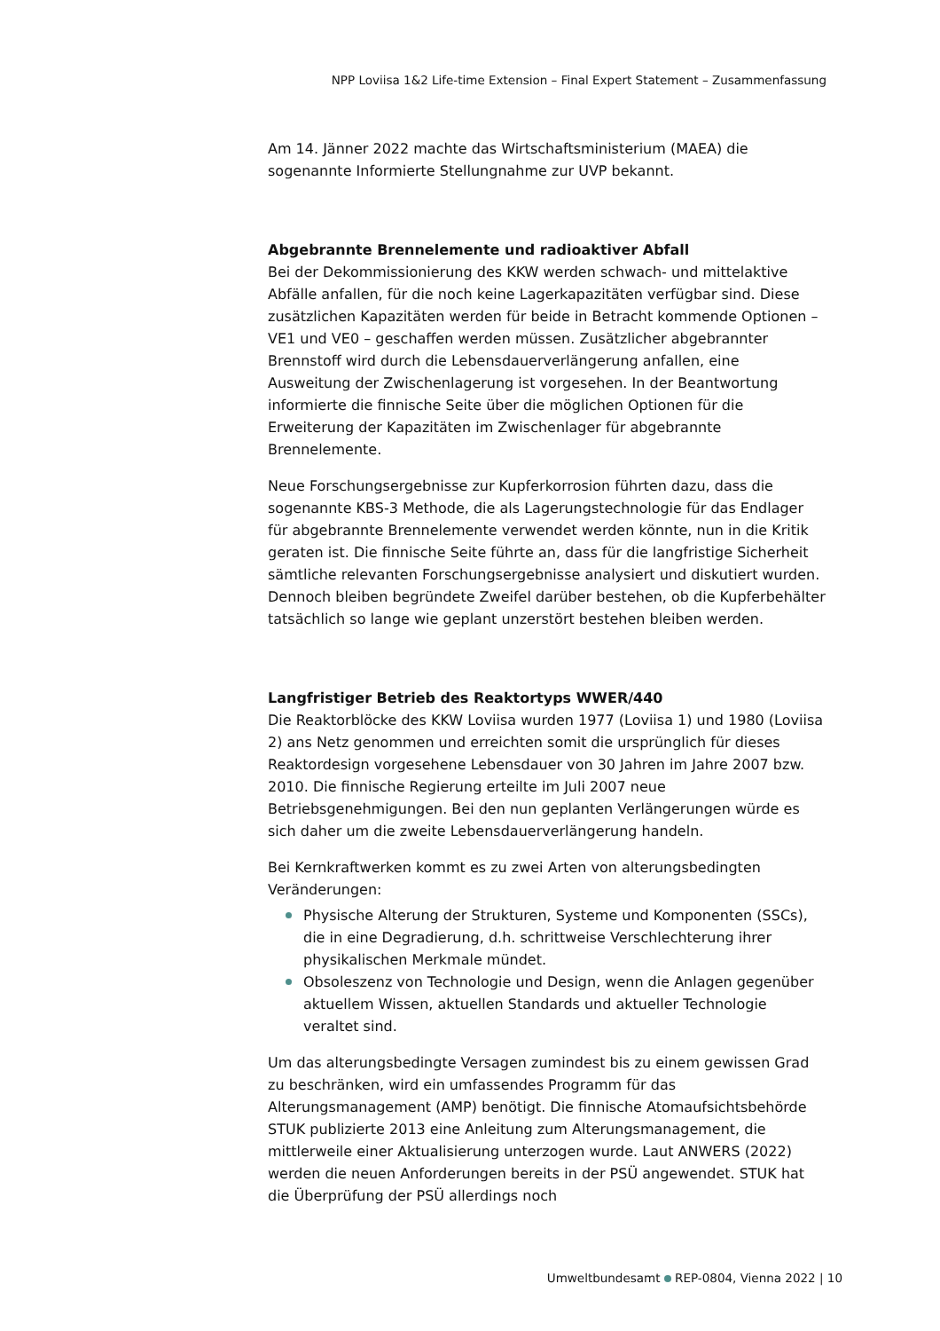NPP Loviisa 1&2 Life-time Extension – Final Expert Statement – Zusammenfassung
Am 14. Jänner 2022 machte das Wirtschaftsministerium (MAEA) die sogenannte Informierte Stellungnahme zur UVP bekannt.
Abgebrannte Brennelemente und radioaktiver Abfall
Bei der Dekommissionierung des KKW werden schwach- und mittelaktive Abfälle anfallen, für die noch keine Lagerkapazitäten verfügbar sind. Diese zusätzlichen Kapazitäten werden für beide in Betracht kommende Optionen – VE1 und VE0 – geschaffen werden müssen. Zusätzlicher abgebrannter Brennstoff wird durch die Lebensdauerverlängerung anfallen, eine Ausweitung der Zwischenlagerung ist vorgesehen. In der Beantwortung informierte die finnische Seite über die möglichen Optionen für die Erweiterung der Kapazitäten im Zwischenlager für abgebrannte Brennelemente.
Neue Forschungsergebnisse zur Kupferkorrosion führten dazu, dass die sogenannte KBS-3 Methode, die als Lagerungstechnologie für das Endlager für abgebrannte Brennelemente verwendet werden könnte, nun in die Kritik geraten ist. Die finnische Seite führte an, dass für die langfristige Sicherheit sämtliche relevanten Forschungsergebnisse analysiert und diskutiert wurden. Dennoch bleiben begründete Zweifel darüber bestehen, ob die Kupferbehälter tatsächlich so lange wie geplant unzerstört bestehen bleiben werden.
Langfristiger Betrieb des Reaktortyps WWER/440
Die Reaktorblöcke des KKW Loviisa wurden 1977 (Loviisa 1) und 1980 (Loviisa 2) ans Netz genommen und erreichten somit die ursprünglich für dieses Reaktordesign vorgesehene Lebensdauer von 30 Jahren im Jahre 2007 bzw. 2010. Die finnische Regierung erteilte im Juli 2007 neue Betriebsgenehmigungen. Bei den nun geplanten Verlängerungen würde es sich daher um die zweite Lebensdauerverlängerung handeln.
Bei Kernkraftwerken kommt es zu zwei Arten von alterungsbedingten Veränderungen:
Physische Alterung der Strukturen, Systeme und Komponenten (SSCs), die in eine Degradierung, d.h. schrittweise Verschlechterung ihrer physikalischen Merkmale mündet.
Obsoleszenz von Technologie und Design, wenn die Anlagen gegenüber aktuellem Wissen, aktuellen Standards und aktueller Technologie veraltet sind.
Um das alterungsbedingte Versagen zumindest bis zu einem gewissen Grad zu beschränken, wird ein umfassendes Programm für das Alterungsmanagement (AMP) benötigt. Die finnische Atomaufsichtsbehörde STUK publizierte 2013 eine Anleitung zum Alterungsmanagement, die mittlerweile einer Aktualisierung unterzogen wurde. Laut ANWERS (2022) werden die neuen Anforderungen bereits in der PSÜ angewendet. STUK hat die Überprüfung der PSÜ allerdings noch
Umweltbundesamt REP-0804, Vienna 2022 | 10